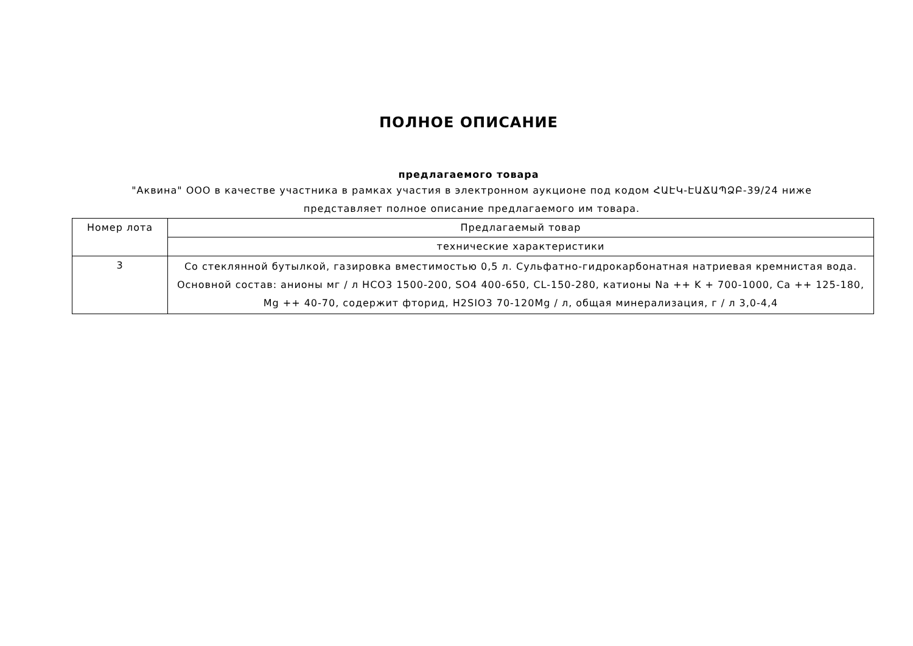ПОЛНОЕ ОПИСАНИЕ
предлагаемого товара
"Аквина" ООО в качестве участника в рамках участия в электронном аукционе под кодом ՀԱԷԿ-ԷԱՃԱՊՁԲ-39/24 ниже представляет полное описание предлагаемого им товара.
| Номер лота | Предлагаемый товар |
| | технические характеристики |
| 3 | Со стеклянной бутылкой, газировка вместимостью 0,5 л. Сульфатно-гидрокарбонатная натриевая кремнистая вода. Основной состав: анионы мг / л HCO3 1500-200, SO4 400-650, CL-150-280, катионы Na ++ K + 700-1000, Ca ++ 125-180, Mg ++ 40-70, содержит фторид, H2SIO3 70-120Mg / л, общая минерализация, г / л 3,0-4,4 |